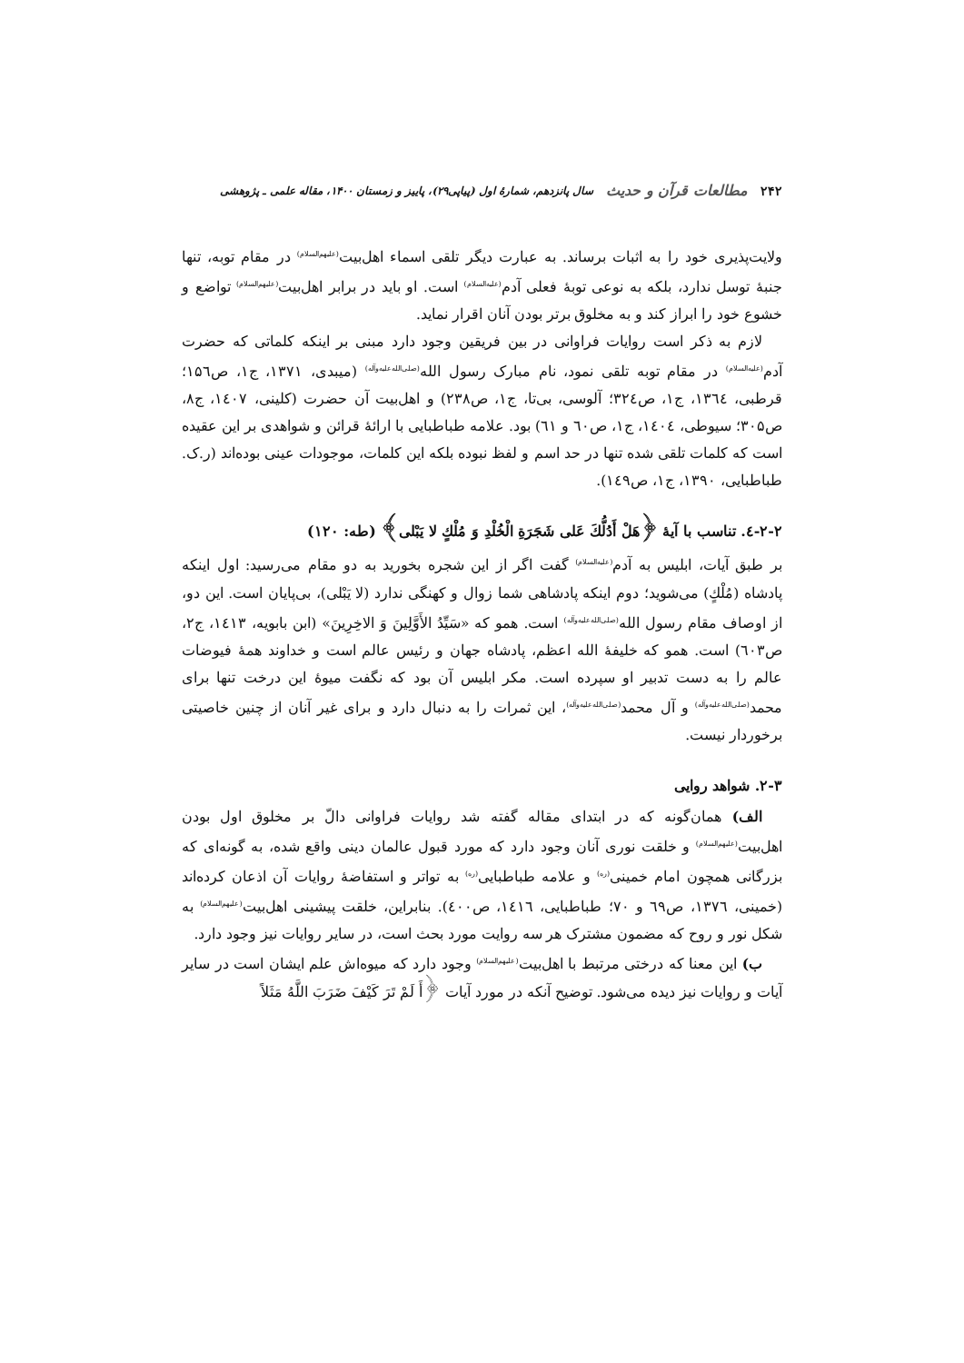۲۴۲ مطالعات قرآن و حدیث سال پانزدهم، شمارهٔ اول (پیاپی۲۹)، پاییز و زمستان ۱۴۰۰، مقاله علمی ـ پژوهشی
ولایت‌پذیری خود را به اثبات برساند. به عبارت دیگر تلقی اسماء اهل‌بیت<sup>(علیهم‌السلام)</sup> در مقام توبه، تنها جنبهٔ توسل ندارد، بلکه به نوعی توبهٔ فعلی آدم<sup>(علیه‌السلام)</sup> است. او باید در برابر اهل‌بیت<sup>(علیهم‌السلام)</sup> تواضع و خشوع خود را ابراز کند و به مخلوق برتر بودن آنان اقرار نماید.
لازم به ذکر است روایات فراوانی در بین فریقین وجود دارد مبنی بر اینکه کلماتی که حضرت آدم<sup>(علیه‌السلام)</sup> در مقام توبه تلقی نمود، نام مبارک رسول الله<sup>(صلی‌الله‌علیه‌وآله)</sup> (میبدی، ۱۳۷۱، ج۱، ص۱۵٦؛ قرطبی، ۱۳٦٤، ج۱، ص۳۲٤؛ آلوسی، بی‌تا، ج۱، ص۲۳۸) و اهل‌بیت آن حضرت (کلینی، ۱٤۰۷، ج۸، ص۳۰۵؛ سیوطی، ۱٤۰٤، ج۱، ص٦۰ و ٦۱) بود. علامه طباطبایی با ارائهٔ قرائن و شواهدی بر این عقیده است که کلمات تلقی شده تنها در حد اسم و لفظ نبوده بلکه این کلمات، موجودات عینی بوده‌اند (ر.ک. طباطبایی، ۱۳۹۰، ج۱، ص۱٤۹).
۲-۲-٤. تناسب با آیهٔ ﴿هَلْ أَدُلُّكَ عَلی شَجَرَةِ الْخُلْدِ وَ مُلْكٍ لا یَبْلی﴾ (طه: ۱۲۰)
بر طبق آیات، ابلیس به آدم<sup>(علیه‌السلام)</sup> گفت اگر از این شجره بخورید به دو مقام می‌رسید: اول اینکه پادشاه (مُلْكٍ) می‌شوید؛ دوم اینکه پادشاهی شما زوال و کهنگی ندارد (لا یَبْلی)، بی‌پایان است. این دو، از اوصاف مقام رسول الله<sup>(صلی‌الله‌علیه‌وآله)</sup> است. همو که «سَیِّدُ الأَوَّلِینَ وَ الاخِرِینَ» (ابن بابویه، ۱٤۱۳، ج۲، ص٦۰۳) است. همو که خلیفهٔ الله اعظم، پادشاه جهان و رئیس عالم است و خداوند همهٔ فیوضات عالم را به دست تدبیر او سپرده است. مکر ابلیس آن بود که نگفت میوهٔ این درخت تنها برای محمد<sup>(صلی‌الله‌علیه‌وآله)</sup> و آل محمد<sup>(صلی‌الله‌علیه‌وآله)</sup>، این ثمرات را به دنبال دارد و برای غیر آنان از چنین خاصیتی برخوردار نیست.
۲-۳. شواهد روایی
الف) همان‌گونه که در ابتدای مقاله گفته شد روایات فراوانی دالّ بر مخلوق اول بودن اهل‌بیت<sup>(علیهم‌السلام)</sup> و خلقت نوری آنان وجود دارد که مورد قبول عالمان دینی واقع شده، به گونه‌ای که بزرگانی همچون امام خمینی<sup>(ره)</sup> و علامه طباطبایی<sup>(ره)</sup> به تواتر و استفاضهٔ روایات آن اذعان کرده‌اند (خمینی، ۱۳۷٦، ص٦۹ و ۷۰؛ طباطبایی، ۱٤۱٦، ص٤۰۰). بنابراین، خلقت پیشینی اهل‌بیت<sup>(علیهم‌السلام)</sup> به شکل نور و روح که مضمون مشترک هر سه روایت مورد بحث است، در سایر روایات نیز وجود دارد.
ب) این معنا که درختی مرتبط با اهل‌بیت<sup>(علیهم‌السلام)</sup> وجود دارد که میوه‌اش علم ایشان است در سایر آیات و روایات نیز دیده می‌شود. توضیح آنکه در مورد آیات ﴿أَ لَمْ تَرَ كَیْفَ ضَرَبَ اللَّهُ مَثَلاً